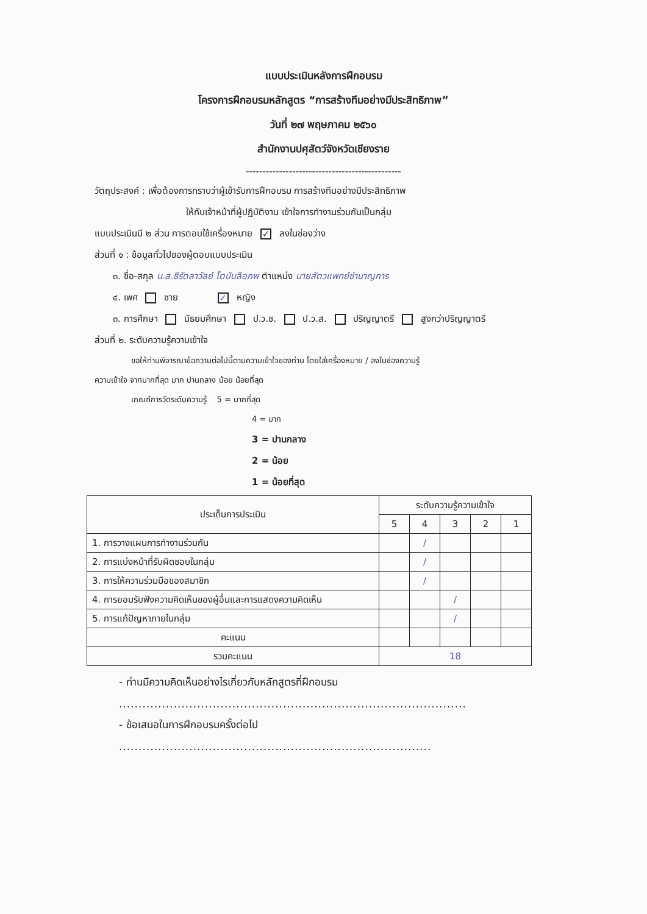แบบประเมินหลังการฝึกอบรม
โครงการฝึกอบรมหลักสูตร “การสร้างทีมอย่างมีประสิทธิภาพ”
วันที่ ๒๗ พฤษภาคม ๒๕๖๐
สำนักงานปศุสัตว์จังหวัดเชียงราย
-----------------------------------------------
วัตถุประสงค์ : เพื่อต้องการทราบว่าผู้เข้ารับการฝึกอบรม การสร้างทีมอย่างมีประสิทธิภาพ
ให้กับเจ้าหน้าที่ผู้ปฏิบัติงาน เข้าใจการทำงานร่วมกันเป็นกลุ่ม
แบบประเมินมี ๒ ส่วน การตอบใช้เครื่องหมาย ✓ ลงในช่องว่าง
ส่วนที่ ๑ : ข้อมูลทั่วไปของผู้ตอบแบบประเมิน
๓. ชื่อ-สกุล น.ส.ธีรัตลาวัลย์ โตบันลือภพ ตำแหน่ง นายสัตวแพทย์ชำนาญการ
๔. เพศ ชาย ✓ หญิง
๓. การศึกษา มัธยมศึกษา ป.ว.ช. ป.ว.ส. ปริญญาตรี สูงกว่าปริญญาตรี
ส่วนที่ ๒. ระดับความรู้ความเข้าใจ
ขอให้ท่านพิจารณาข้อความต่อไปนี้ตามความเข้าใจของท่าน โดยใส่เครื่องหมาย / ลงในช่องความรู้
ความเข้าใจ จากมากที่สุด มาก ปานกลาง น้อย น้อยที่สุด
เกณฑ์การวัดระดับความรู้ 5 = มากที่สุด
4 = มาก
3 = ปานกลาง
2 = น้อย
1 = น้อยที่สุด
| ประเด็นการประเมิน | ระดับความรู้ความเข้าใจ | | | | |
| --- | --- | --- | --- | --- | --- |
| | 5 | 4 | 3 | 2 | 1 |
| 1. การวางแผนการทำงานร่วมกัน | | / | | | |
| 2. การแบ่งหน้าที่รับผิดชอบในกลุ่ม | | / | | | |
| 3. การให้ความร่วมมือของสมาชิก | | / | | | |
| 4. การยอมรับฟังความคิดเห็นของผู้อื่นและการแสดงความคิดเห็น | | | / | | |
| 5. การแก้ปัญหาภายในกลุ่ม | | | / | | |
| คะแนน | | | | | |
| รวมคะแนน | 18 | | | | |
- ท่านมีความคิดเห็นอย่างไรเกี่ยวกับหลักสูตรที่ฝึกอบรม
.........................................................................................
- ข้อเสนอในการฝึกอบรมครั้งต่อไป
................................................................................